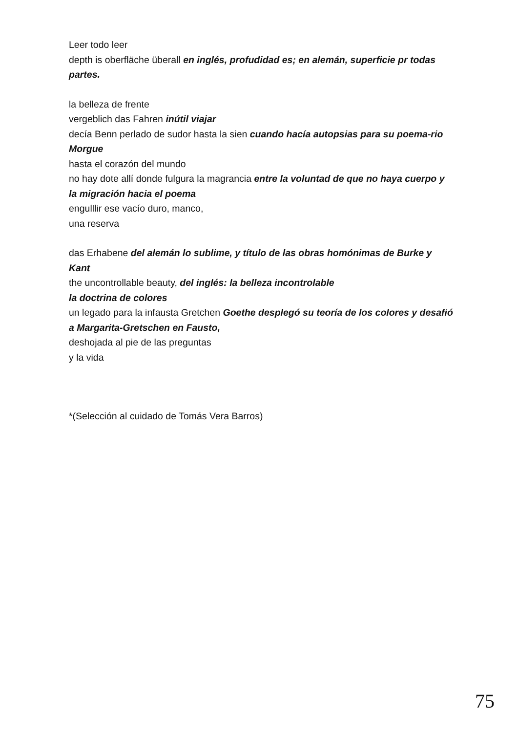Leer todo leer
depth is oberfläche überall en inglés, profudidad es; en alemán, superficie pr todas partes.
la belleza de frente
vergeblich das Fahren inútil viajar
decía Benn perlado de sudor hasta la sien cuando hacía autopsias para su poema-rio Morgue
hasta el corazón del mundo
no hay dote allí donde fulgura la magrancia entre la voluntad de que no haya cuerpo y la migración hacia el poema
engulllir ese vacío duro, manco,
una reserva
das Erhabene del alemán lo sublime, y título de las obras homónimas de Burke y Kant
the uncontrollable beauty, del inglés: la belleza incontrolable
la doctrina de colores
un legado para la infausta Gretchen Goethe desplegó su teoría de los colores y desafió a Margarita-Gretschen en Fausto,
deshojada al pie de las preguntas
y la vida
*(Selección al cuidado de Tomás Vera Barros)
75